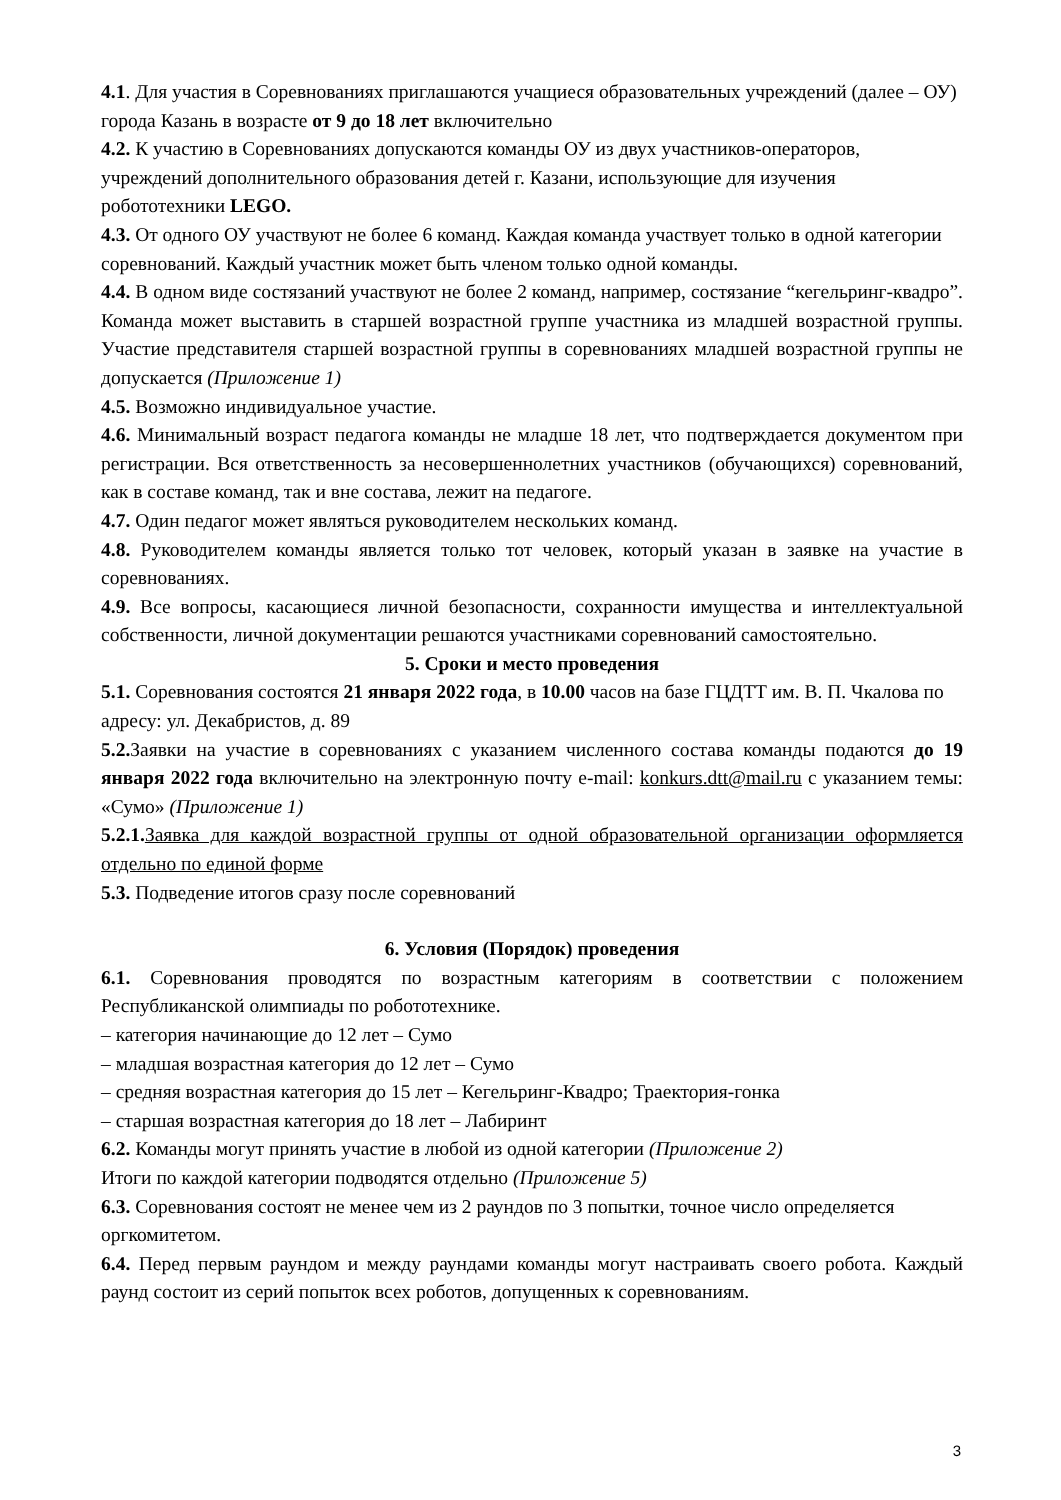4.1. Для участия в Соревнованиях приглашаются учащиеся образовательных учреждений (далее – ОУ) города Казань в возрасте от 9 до 18 лет включительно
4.2. К участию в Соревнованиях допускаются команды ОУ из двух участников-операторов, учреждений дополнительного образования детей г. Казани, использующие для изучения робототехники LEGO.
4.3. От одного ОУ участвуют не более 6 команд. Каждая команда участвует только в одной категории соревнований. Каждый участник может быть членом только одной команды.
4.4. В одном виде состязаний участвуют не более 2 команд, например, состязание “кегельринг-квадро”. Команда может выставить в старшей возрастной группе участника из младшей возрастной группы. Участие представителя старшей возрастной группы в соревнованиях младшей возрастной группы не допускается (Приложение 1)
4.5. Возможно индивидуальное участие.
4.6. Минимальный возраст педагога команды не младше 18 лет, что подтверждается документом при регистрации. Вся ответственность за несовершеннолетних участников (обучающихся) соревнований, как в составе команд, так и вне состава, лежит на педагоге.
4.7. Один педагог может являться руководителем нескольких команд.
4.8. Руководителем команды является только тот человек, который указан в заявке на участие в соревнованиях.
4.9. Все вопросы, касающиеся личной безопасности, сохранности имущества и интеллектуальной собственности, личной документации решаются участниками соревнований самостоятельно.
5. Сроки и место проведения
5.1. Соревнования состоятся 21 января 2022 года, в 10.00 часов на базе ГЦДТТ им. В. П. Чкалова по адресу: ул. Декабристов, д. 89
5.2. Заявки на участие в соревнованиях с указанием численного состава команды подаются до 19 января 2022 года включительно на электронную почту e-mail: konkurs.dtt@mail.ru с указанием темы: «Сумо» (Приложение 1)
5.2.1. Заявка для каждой возрастной группы от одной образовательной организации оформляется отдельно по единой форме
5.3. Подведение итогов сразу после соревнований
6. Условия (Порядок) проведения
6.1. Соревнования проводятся по возрастным категориям в соответствии с положением Республиканской олимпиады по робототехнике.
– категория начинающие до 12 лет – Сумо
– младшая возрастная категория до 12 лет – Сумо
– средняя возрастная категория до 15 лет – Кегельринг-Квадро; Траектория-гонка
– старшая возрастная категория до 18 лет – Лабиринт
6.2. Команды могут принять участие в любой из одной категории (Приложение 2)
Итоги по каждой категории подводятся отдельно (Приложение 5)
6.3. Соревнования состоят не менее чем из 2 раундов по 3 попытки, точное число определяется оргкомитетом.
6.4. Перед первым раундом и между раундами команды могут настраивать своего робота. Каждый раунд состоит из серий попыток всех роботов, допущенных к соревнованиям.
3